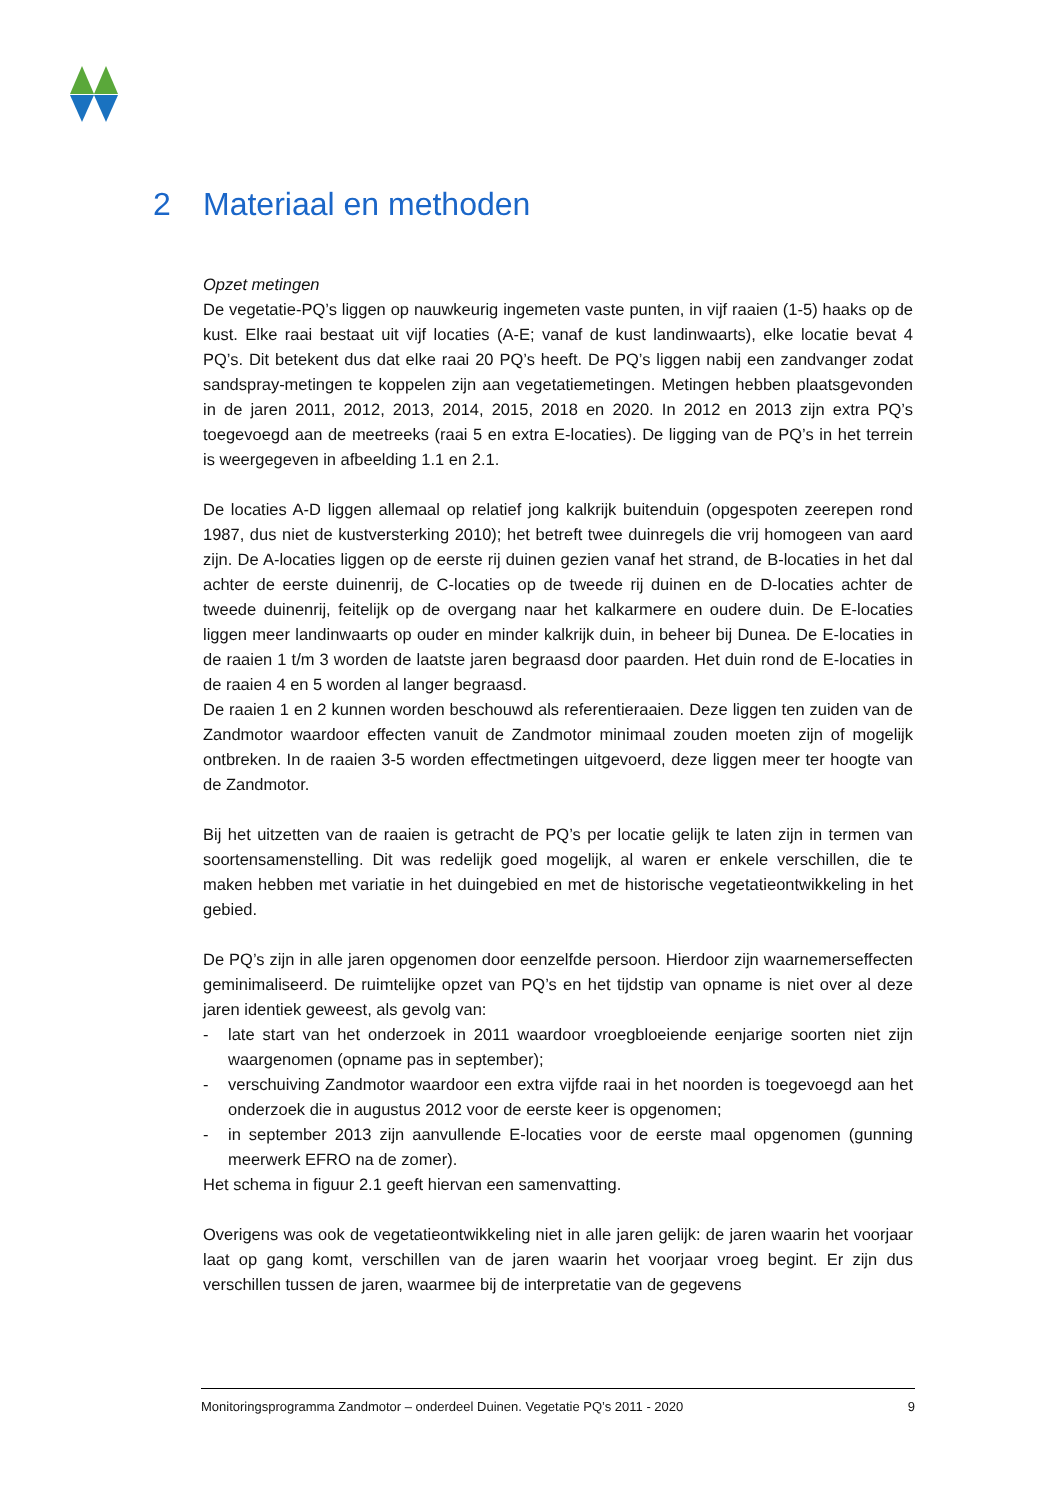2 Materiaal en methoden
Opzet metingen
De vegetatie-PQ’s liggen op nauwkeurig ingemeten vaste punten, in vijf raaien (1-5) haaks op de kust. Elke raai bestaat uit vijf locaties (A-E; vanaf de kust landinwaarts), elke locatie bevat 4 PQ’s. Dit betekent dus dat elke raai 20 PQ’s heeft. De PQ’s liggen nabij een zandvanger zodat sandspray-metingen te koppelen zijn aan vegetatiemetingen. Metingen hebben plaatsgevonden in de jaren 2011, 2012, 2013, 2014, 2015, 2018 en 2020. In 2012 en 2013 zijn extra PQ’s toegevoegd aan de meetreeks (raai 5 en extra E-locaties). De ligging van de PQ’s in het terrein is weergegeven in afbeelding 1.1 en 2.1.
De locaties A-D liggen allemaal op relatief jong kalkrijk buitenduin (opgespoten zeerepen rond 1987, dus niet de kustversterking 2010); het betreft twee duinregels die vrij homogeen van aard zijn. De A-locaties liggen op de eerste rij duinen gezien vanaf het strand, de B-locaties in het dal achter de eerste duinenrij, de C-locaties op de tweede rij duinen en de D-locaties achter de tweede duinenrij, feitelijk op de overgang naar het kalkarmere en oudere duin. De E-locaties liggen meer landinwaarts op ouder en minder kalkrijk duin, in beheer bij Dunea. De E-locaties in de raaien 1 t/m 3 worden de laatste jaren begraasd door paarden. Het duin rond de E-locaties in de raaien 4 en 5 worden al langer begraasd.
De raaien 1 en 2 kunnen worden beschouwd als referentieraaien. Deze liggen ten zuiden van de Zandmotor waardoor effecten vanuit de Zandmotor minimaal zouden moeten zijn of mogelijk ontbreken. In de raaien 3-5 worden effectmetingen uitgevoerd, deze liggen meer ter hoogte van de Zandmotor.
Bij het uitzetten van de raaien is getracht de PQ’s per locatie gelijk te laten zijn in termen van soortensamenstelling. Dit was redelijk goed mogelijk, al waren er enkele verschillen, die te maken hebben met variatie in het duingebied en met de historische vegetatieontwikkeling in het gebied.
De PQ’s zijn in alle jaren opgenomen door eenzelfde persoon. Hierdoor zijn waarnemerseffecten geminimaliseerd. De ruimtelijke opzet van PQ’s en het tijdstip van opname is niet over al deze jaren identiek geweest, als gevolg van:
- late start van het onderzoek in 2011 waardoor vroegbloeiende eenjarige soorten niet zijn waargenomen (opname pas in september);
- verschuiving Zandmotor waardoor een extra vijfde raai in het noorden is toegevoegd aan het onderzoek die in augustus 2012 voor de eerste keer is opgenomen;
- in september 2013 zijn aanvullende E-locaties voor de eerste maal opgenomen (gunning meerwerk EFRO na de zomer).
Het schema in figuur 2.1 geeft hiervan een samenvatting.
Overigens was ook de vegetatieontwikkeling niet in alle jaren gelijk: de jaren waarin het voorjaar laat op gang komt, verschillen van de jaren waarin het voorjaar vroeg begint. Er zijn dus verschillen tussen de jaren, waarmee bij de interpretatie van de gegevens
Monitoringsprogramma Zandmotor – onderdeel Duinen. Vegetatie PQ’s 2011 - 2020 9